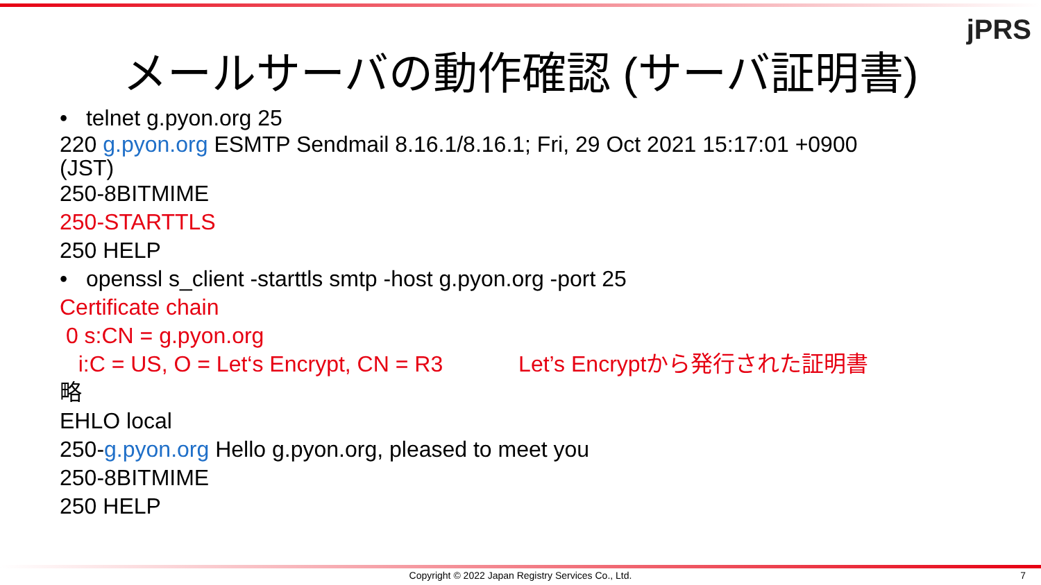jPRS
メールサーバの動作確認 (サーバ証明書)
• telnet g.pyon.org 25
220 g.pyon.org ESMTP Sendmail 8.16.1/8.16.1; Fri, 29 Oct 2021 15:17:01 +0900
(JST)
250-8BITMIME
250-STARTTLS
250 HELP
• openssl s_client -starttls smtp -host g.pyon.org -port 25
Certificate chain
0 s:CN = g.pyon.org
i:C = US, O = Let‘s Encrypt, CN = R3 Let’s Encryptから発行された証明書
略
EHLO local
250-g.pyon.org Hello g.pyon.org, pleased to meet you
250-8BITMIME
250 HELP
Copyright © 2022 Japan Registry Services Co., Ltd. 7